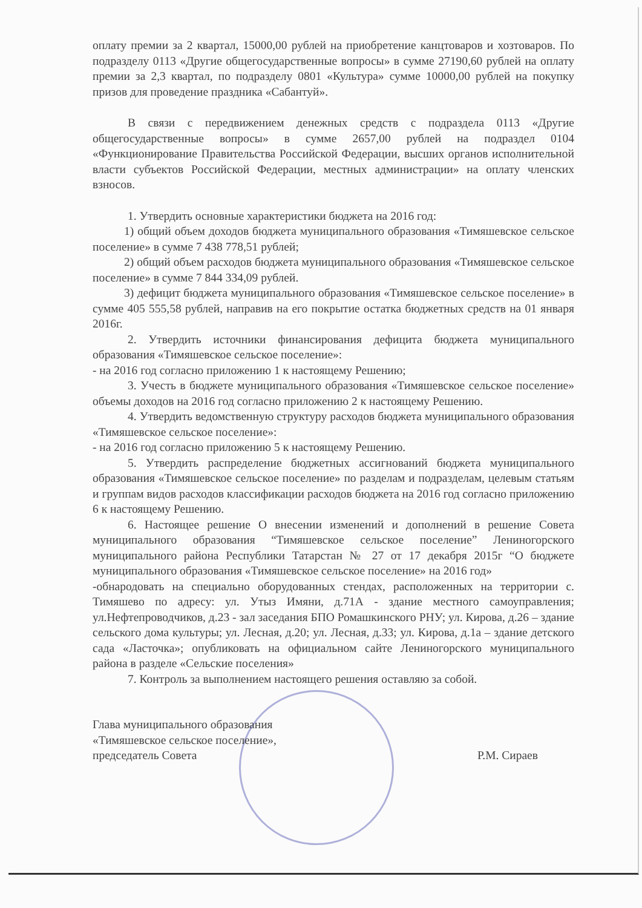оплату премии за 2 квартал, 15000,00 рублей на приобретение канцтоваров и хозтоваров. По подразделу 0113 «Другие общегосударственные вопросы» в сумме 27190,60 рублей на оплату премии за 2,3 квартал, по подразделу 0801 «Культура» сумме 10000,00 рублей на покупку призов для проведение праздника «Сабантуй».
В связи с передвижением денежных средств с подраздела 0113 «Другие общегосударственные вопросы» в сумме 2657,00 рублей на подраздел 0104 «Функционирование Правительства Российской Федерации, высших органов исполнительной власти субъектов Российской Федерации, местных администрации» на оплату членских взносов.
1. Утвердить основные характеристики бюджета на 2016 год:
1) общий объем доходов бюджета муниципального образования «Тимяшевское сельское поселение» в сумме 7 438 778,51 рублей;
2) общий объем расходов бюджета муниципального образования «Тимяшевское сельское поселение» в сумме 7 844 334,09 рублей.
3) дефицит бюджета муниципального образования «Тимяшевское сельское поселение» в сумме 405 555,58 рублей, направив на его покрытие остатка бюджетных средств на 01 января 2016г.
2. Утвердить источники финансирования дефицита бюджета муниципального образования «Тимяшевское сельское поселение»:
- на 2016 год согласно приложению 1 к настоящему Решению;
3. Учесть в бюджете муниципального образования «Тимяшевское сельское поселение» объемы доходов на 2016 год согласно приложению 2 к настоящему Решению.
4. Утвердить ведомственную структуру расходов бюджета муниципального образования «Тимяшевское сельское поселение»:
- на 2016 год согласно приложению 5 к настоящему Решению.
5. Утвердить распределение бюджетных ассигнований бюджета муниципального образования «Тимяшевское сельское поселение» по разделам и подразделам, целевым статьям и группам видов расходов классификации расходов бюджета на 2016 год согласно приложению 6 к настоящему Решению.
6. Настоящее решение О внесении изменений и дополнений в решение Совета муниципального образования “Тимяшевское сельское поселение” Лениногорского муниципального района Республики Татарстан № 27 от 17 декабря 2015г “О бюджете муниципального образования «Тимяшевское сельское поселение» на 2016 год»
-обнародовать на специально оборудованных стендах, расположенных на территории с. Тимяшево по адресу: ул. Утыз Имяни, д.71А - здание местного самоуправления; ул.Нефтепроводчиков, д.23 - зал заседания БПО Ромашкинского РНУ; ул. Кирова, д.26 – здание сельского дома культуры; ул. Лесная, д.20; ул. Лесная, д.33; ул. Кирова, д.1а – здание детского сада «Ласточка»; опубликовать на официальном сайте Лениногорского муниципального района в разделе «Сельские поселения»
7. Контроль за выполнением настоящего решения оставляю за собой.
Глава муниципального образования
«Тимяшевское сельское поселение»,
председатель Совета
Р.М. Сираев